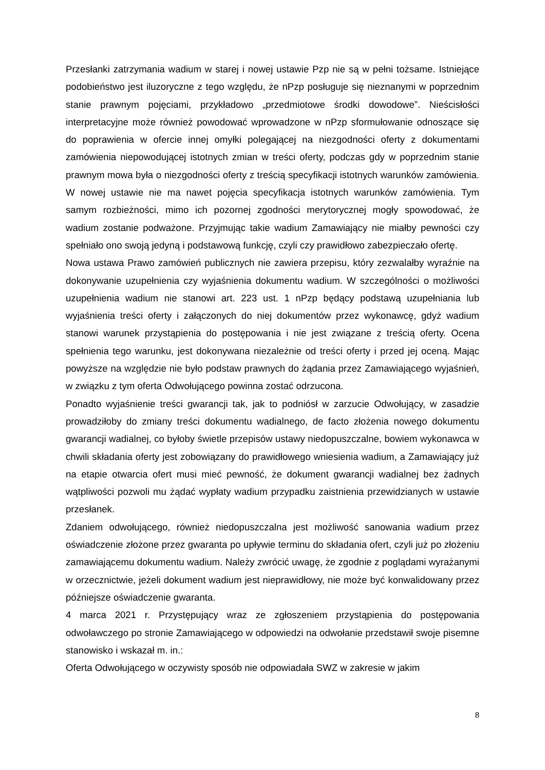Przesłanki zatrzymania wadium w starej i nowej ustawie Pzp nie są w pełni tożsame. Istniejące podobieństwo jest iluzoryczne z tego względu, że nPzp posługuje się nieznanymi w poprzednim stanie prawnym pojęciami, przykładowo „przedmiotowe środki dowodowe”. Nieścisłości interpretacyjne może również powodować wprowadzone w nPzp sformułowanie odnoszące się do poprawienia w ofercie innej omyłki polegającej na niezgodności oferty z dokumentami zamówienia niepowodującej istotnych zmian w treści oferty, podczas gdy w poprzednim stanie prawnym mowa była o niezgodności oferty z treścią specyfikacji istotnych warunków zamówienia. W nowej ustawie nie ma nawet pojęcia specyfikacja istotnych warunków zamówienia. Tym samym rozbieżności, mimo ich pozornej zgodności merytorycznej mogły spowodować, że wadium zostanie podważone. Przyjmując takie wadium Zamawiający nie miałby pewności czy spełniało ono swoją jedyną i podstawową funkcję, czyli czy prawidłowo zabezpieczało ofertę.
Nowa ustawa Prawo zamówień publicznych nie zawiera przepisu, który zezwalałby wyraźnie na dokonywanie uzupełnienia czy wyjaśnienia dokumentu wadium. W szczególności o możliwości uzupełnienia wadium nie stanowi art. 223 ust. 1 nPzp będący podstawą uzupełniania lub wyjaśnienia treści oferty i załączonych do niej dokumentów przez wykonawcę, gdyż wadium stanowi warunek przystąpienia do postępowania i nie jest związane z treścią oferty. Ocena spełnienia tego warunku, jest dokonywana niezależnie od treści oferty i przed jej oceną. Mając powyższe na względzie nie było podstaw prawnych do żądania przez Zamawiającego wyjaśnień, w związku z tym oferta Odwołującego powinna zostać odrzucona.
Ponadto wyjaśnienie treści gwarancji tak, jak to podniósł w zarzucie Odwołujący, w zasadzie prowadziłoby do zmiany treści dokumentu wadialnego, de facto złożenia nowego dokumentu gwarancji wadialnej, co byłoby świetle przepisów ustawy niedopuszczalne, bowiem wykonawca w chwili składania oferty jest zobowiązany do prawidłowego wniesienia wadium, a Zamawiający już na etapie otwarcia ofert musi mieć pewność, że dokument gwarancji wadialnej bez żadnych wątpliwości pozwoli mu żądać wypłaty wadium przypadku zaistnienia przewidzianych w ustawie przesłanek.
Zdaniem odwołującego, również niedopuszczalna jest możliwość sanowania wadium przez oświadczenie złożone przez gwaranta po upływie terminu do składania ofert, czyli już po złożeniu zamawiającemu dokumentu wadium. Należy zwrócić uwagę, że zgodnie z poglądami wyrażanymi w orzecznictwie, jeżeli dokument wadium jest nieprawidłowy, nie może być konwalidowany przez późniejsze oświadczenie gwaranta.
4 marca 2021 r. Przystępujący wraz ze zgłoszeniem przystąpienia do postępowania odwoławczego po stronie Zamawiającego w odpowiedzi na odwołanie przedstawił swoje pisemne stanowisko i wskazał m. in.:
Oferta Odwołującego w oczywisty sposób nie odpowiadała SWZ w zakresie w jakim
8